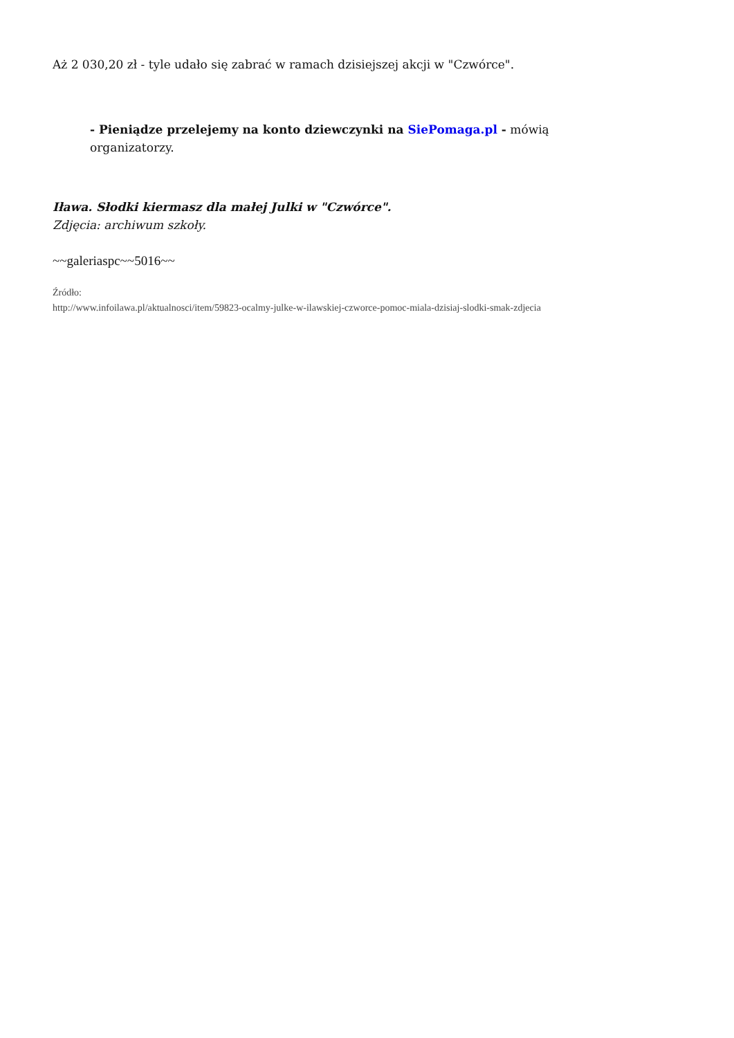Aż 2 030,20 zł - tyle udało się zabrać w ramach dzisiejszej akcji w "Czwórce".
- Pieniądze przelejemy na konto dziewczynki na SiePomaga.pl - mówią organizatorzy.
Iława. Słodki kiermasz dla małej Julki w "Czwórce".
Zdjęcia: archiwum szkoły.
~~galeriaspc~~5016~~
Źródło:
http://www.infoilawa.pl/aktualnosci/item/59823-ocalmy-julke-w-ilawskiej-czworce-pomoc-miala-dzisiaj-slodki-smak-zdjecia